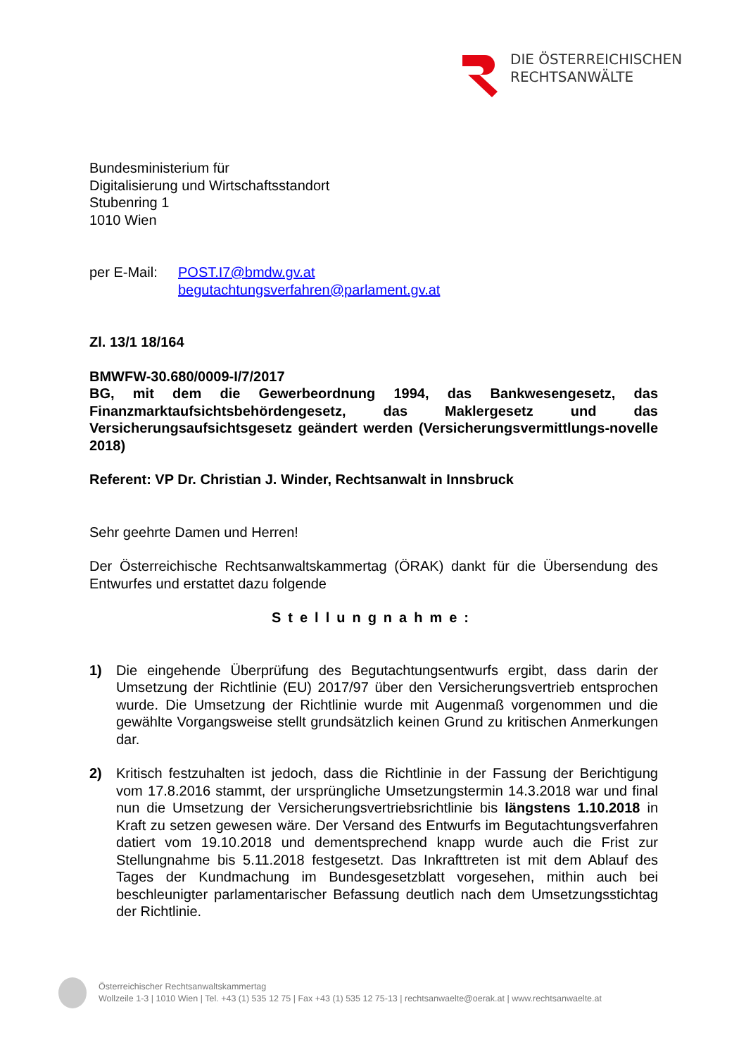DIE ÖSTERREICHISCHEN
RECHTSANWÄLTE
Bundesministerium für
Digitalisierung und Wirtschaftsstandort
Stubenring 1
1010 Wien
per E-Mail: POST.I7@bmdw.gv.at
begutachtungsverfahren@parlament.gv.at
Zl. 13/1 18/164
BMWFW-30.680/0009-I/7/2017
BG, mit dem die Gewerbeordnung 1994, das Bankwesengesetz, das Finanzmarktaufsichtsbehördengesetz, das Maklergesetz und das Versicherungsaufsichtsgesetz geändert werden (Versicherungsvermittlungs-novelle 2018)
Referent: VP Dr. Christian J. Winder, Rechtsanwalt in Innsbruck
Sehr geehrte Damen und Herren!
Der Österreichische Rechtsanwaltskammertag (ÖRAK) dankt für die Übersendung des Entwurfes und erstattet dazu folgende
Stellungnahme:
1) Die eingehende Überprüfung des Begutachtungsentwurfs ergibt, dass darin der Umsetzung der Richtlinie (EU) 2017/97 über den Versicherungsvertrieb entsprochen wurde. Die Umsetzung der Richtlinie wurde mit Augenmaß vorgenommen und die gewählte Vorgangsweise stellt grundsätzlich keinen Grund zu kritischen Anmerkungen dar.
2) Kritisch festzuhalten ist jedoch, dass die Richtlinie in der Fassung der Berichtigung vom 17.8.2016 stammt, der ursprüngliche Umsetzungstermin 14.3.2018 war und final nun die Umsetzung der Versicherungsvertriebsrichtlinie bis längstens 1.10.2018 in Kraft zu setzen gewesen wäre. Der Versand des Entwurfs im Begutachtungsverfahren datiert vom 19.10.2018 und dementsprechend knapp wurde auch die Frist zur Stellungnahme bis 5.11.2018 festgesetzt. Das Inkrafttreten ist mit dem Ablauf des Tages der Kundmachung im Bundesgesetzblatt vorgesehen, mithin auch bei beschleunigter parlamentarischer Befassung deutlich nach dem Umsetzungsstichtag der Richtlinie.
Österreichischer Rechtsanwaltskammertag
Wollzeile 1-3 | 1010 Wien | Tel. +43 (1) 535 12 75 | Fax +43 (1) 535 12 75-13 | rechtsanwaelte@oerak.at | www.rechtsanwaelte.at